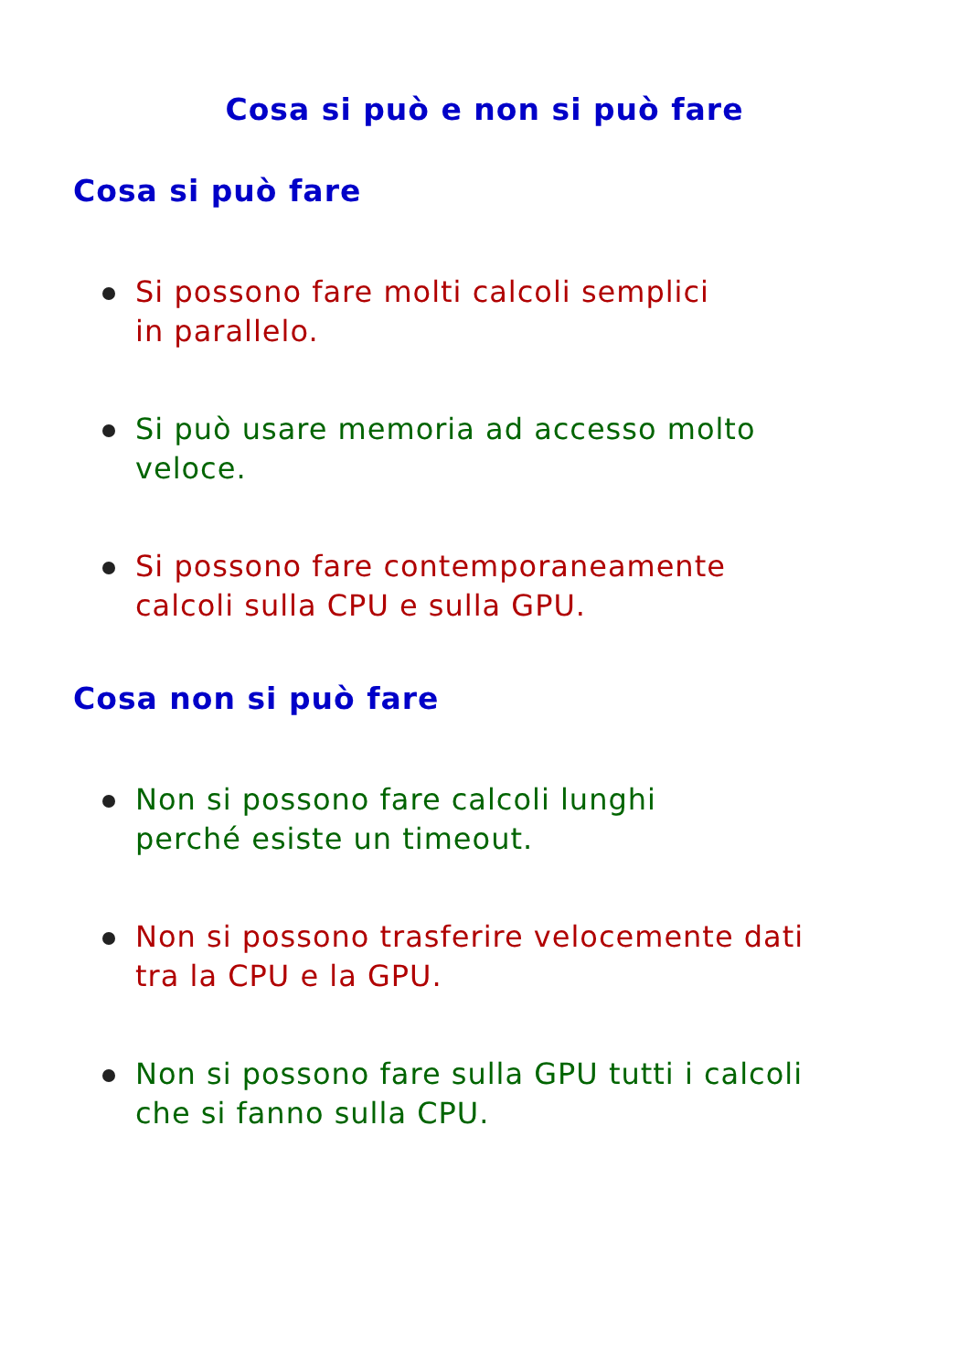Cosa si può e non si può fare
Cosa si può fare
Si possono fare molti calcoli semplici
in parallelo.
Si può usare memoria ad accesso molto
veloce.
Si possono fare contemporaneamente
calcoli sulla CPU e sulla GPU.
Cosa non si può fare
Non si possono fare calcoli lunghi
perché esiste un timeout.
Non si possono trasferire velocemente dati
tra la CPU e la GPU.
Non si possono fare sulla GPU tutti i calcoli
che si fanno sulla CPU.